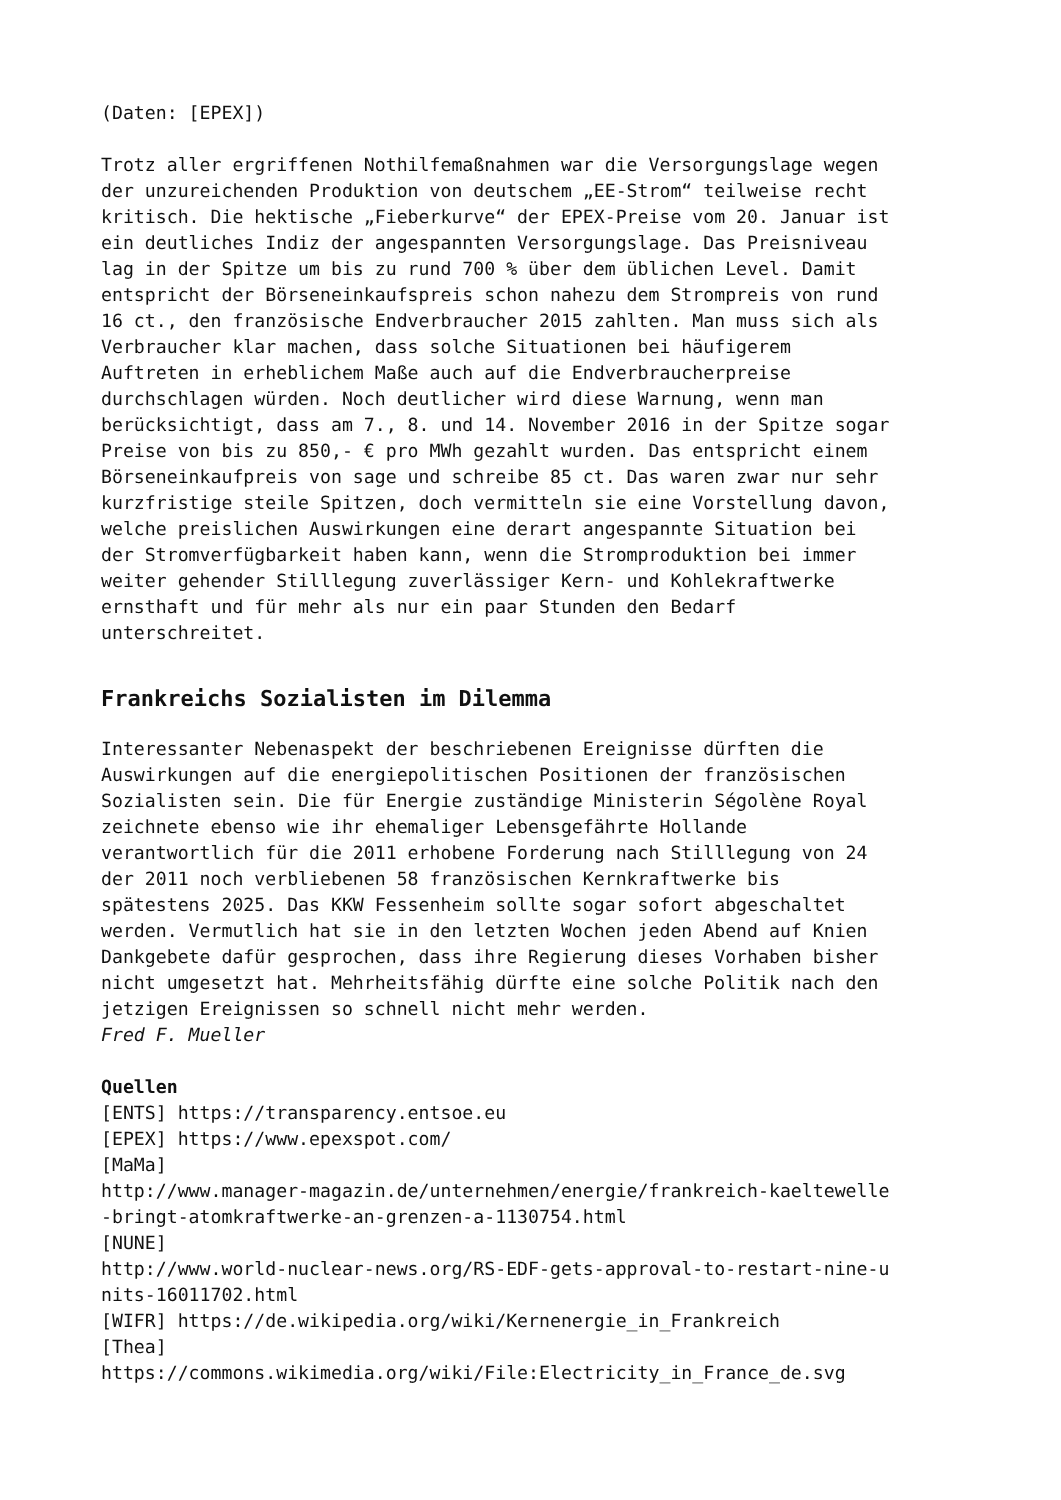(Daten: [EPEX])
Trotz aller ergriffenen Nothilfemaßnahmen war die Versorgungslage wegen der unzureichenden Produktion von deutschem „EE-Strom“ teilweise recht kritisch. Die hektische „Fieberkurve“ der EPEX-Preise vom 20. Januar ist ein deutliches Indiz der angespannten Versorgungslage. Das Preisniveau lag in der Spitze um bis zu rund 700 % über dem üblichen Level. Damit entspricht der Börseneinkaufspreis schon nahezu dem Strompreis von rund 16 ct., den französische Endverbraucher 2015 zahlten. Man muss sich als Verbraucher klar machen, dass solche Situationen bei häufigerem Auftreten in erheblichem Maße auch auf die Endverbraucherpreise durchschlagen würden. Noch deutlicher wird diese Warnung, wenn man berücksichtigt, dass am 7., 8. und 14. November 2016 in der Spitze sogar Preise von bis zu 850,- € pro MWh gezahlt wurden. Das entspricht einem Börseneinkaufpreis von sage und schreibe 85 ct. Das waren zwar nur sehr kurzfristige steile Spitzen, doch vermitteln sie eine Vorstellung davon, welche preislichen Auswirkungen eine derart angespannte Situation bei der Stromverfügbarkeit haben kann, wenn die Stromproduktion bei immer weiter gehender Stilllegung zuverlässiger Kern- und Kohlekraftwerke ernsthaft und für mehr als nur ein paar Stunden den Bedarf unterschreitet.
Frankreichs Sozialisten im Dilemma
Interessanter Nebenaspekt der beschriebenen Ereignisse dürften die Auswirkungen auf die energiepolitischen Positionen der französischen Sozialisten sein. Die für Energie zuständige Ministerin Ségolène Royal zeichnete ebenso wie ihr ehemaliger Lebensgefährte Hollande verantwortlich für die 2011 erhobene Forderung nach Stilllegung von 24 der 2011 noch verbliebenen 58 französischen Kernkraftwerke bis spätestens 2025. Das KKW Fessenheim sollte sogar sofort abgeschaltet werden. Vermutlich hat sie in den letzten Wochen jeden Abend auf Knien Dankgebete dafür gesprochen, dass ihre Regierung dieses Vorhaben bisher nicht umgesetzt hat. Mehrheitsfähig dürfte eine solche Politik nach den jetzigen Ereignissen so schnell nicht mehr werden. Fred F. Mueller
Quellen [ENTS] https://transparency.entsoe.eu [EPEX] https://www.epexspot.com/ [MaMa] http://www.manager-magazin.de/unternehmen/energie/frankreich-kaeltewelle -bringt-atomkraftwerke-an-grenzen-a-1130754.html [NUNE] http://www.world-nuclear-news.org/RS-EDF-gets-approval-to-restart-nine-u nits-16011702.html [WIFR] https://de.wikipedia.org/wiki/Kernenergie_in_Frankreich [Thea] https://commons.wikimedia.org/wiki/File:Electricity_in_France_de.svg